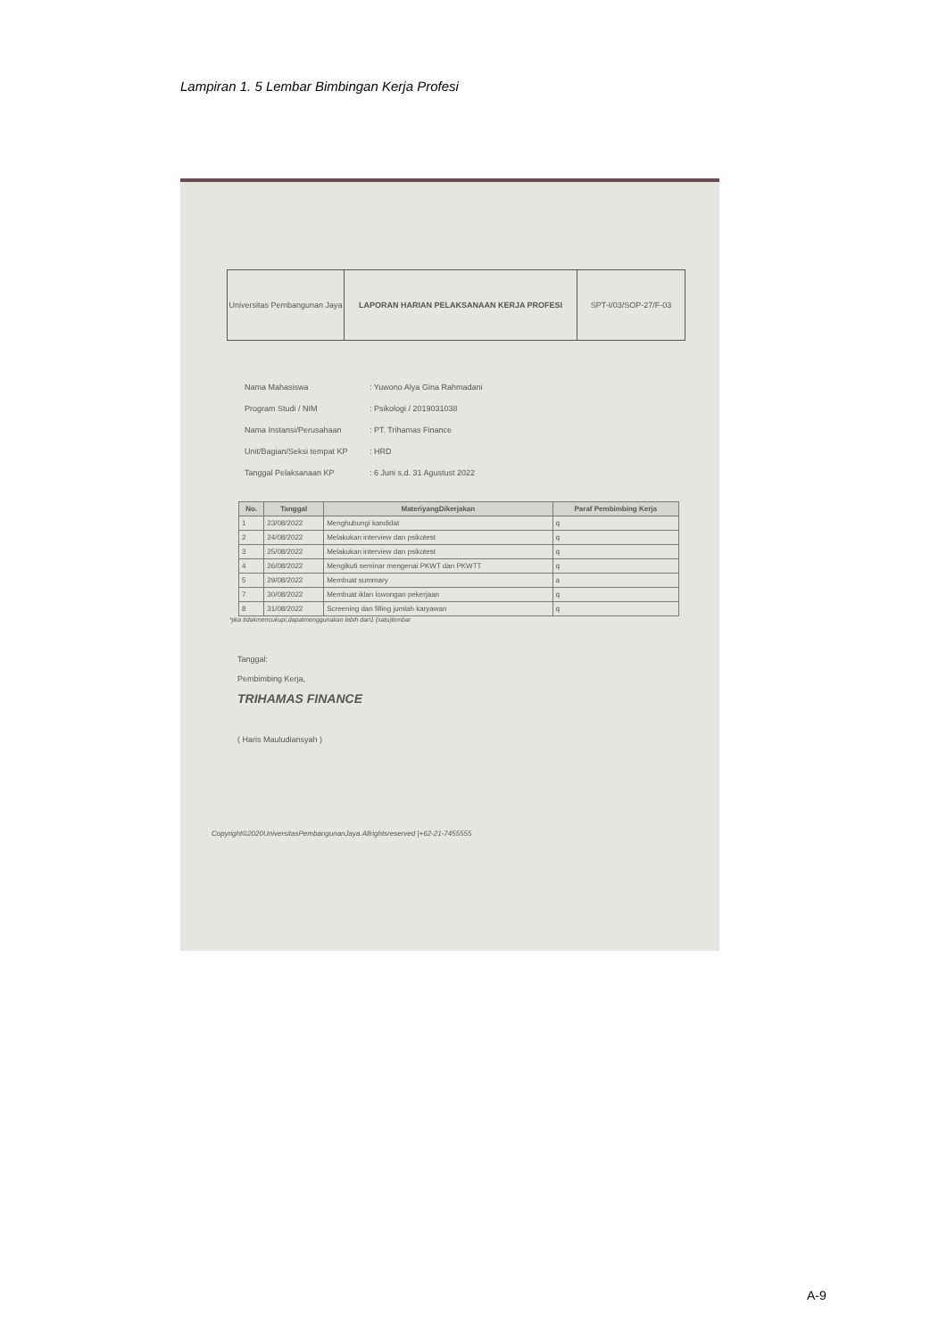Lampiran 1. 5 Lembar Bimbingan Kerja Profesi
Universitas Pembangunan Jaya
LAPORAN HARIAN PELAKSANAAN KERJA PROFESI
SPT-I/03/SOP-27/F-03
Nama Mahasiswa: Yuwono Alya Gina Rahmadani
Program Studi / NIM: Psikologi / 2019031038
Nama Instansi/Perusahaan: PT. Trihamas Finance
Unit/Bagian/Seksi tempat KP: HRD
Tanggal Pelaksanaan KP: 6 Juni s.d. 31 Agustust 2022
| No. | Tanggal | MateriyangDikerjakan | Paraf Pembimbing Kerja |
| --- | --- | --- | --- |
| 1 | 23/08/2022 | Menghubungi kandidat | q |
| 2 | 24/08/2022 | Melakukan interview dan psikotest | q |
| 3 | 25/08/2022 | Melakukan interview dan psikotest | q |
| 4 | 26/08/2022 | Mengikuti seminar mengenai PKWT dan PKWTT | q |
| 5 | 29/08/2022 | Membuat summary | a |
| 7 | 30/08/2022 | Membuat iklan lowongan pekerjaan | q |
| 8 | 31/08/2022 | Screening dan filling jumlah karyawan | q |
*jika tidakmencukupi,dapatmenggunakan lebih dari1 (satu)lembar
Tanggal:
Pembimbing Kerja,
TRIHAMAS FINANCE
( Haris Mauludiansyah )
Copyright©2020UniversitasPembangunanJaya.Allrightsreserved |+62-21-7455555
A-9